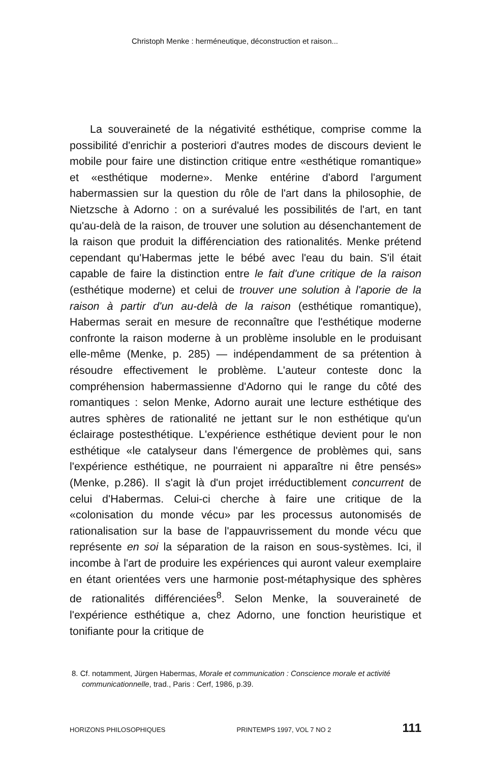Christoph Menke : herméneutique, déconstruction et raison...
La souveraineté de la négativité esthétique, comprise comme la possibilité d'enrichir a posteriori d'autres modes de discours devient le mobile pour faire une distinction critique entre «esthétique romantique» et «esthétique moderne». Menke entérine d'abord l'argument habermassien sur la question du rôle de l'art dans la philosophie, de Nietzsche à Adorno : on a surévalué les possibilités de l'art, en tant qu'au-delà de la raison, de trouver une solution au désenchantement de la raison que produit la différenciation des rationalités. Menke prétend cependant qu'Habermas jette le bébé avec l'eau du bain. S'il était capable de faire la distinction entre le fait d'une critique de la raison (esthétique moderne) et celui de trouver une solution à l'aporie de la raison à partir d'un au-delà de la raison (esthétique romantique), Habermas serait en mesure de reconnaître que l'esthétique moderne confronte la raison moderne à un problème insoluble en le produisant elle-même (Menke, p. 285) — indépendamment de sa prétention à résoudre effectivement le problème. L'auteur conteste donc la compréhension habermassienne d'Adorno qui le range du côté des romantiques : selon Menke, Adorno aurait une lecture esthétique des autres sphères de rationalité ne jettant sur le non esthétique qu'un éclairage postesthétique. L'expérience esthétique devient pour le non esthétique «le catalyseur dans l'émergence de problèmes qui, sans l'expérience esthétique, ne pourraient ni apparaître ni être pensés» (Menke, p.286). Il s'agit là d'un projet irréductiblement concurrent de celui d'Habermas. Celui-ci cherche à faire une critique de la «colonisation du monde vécu» par les processus autonomisés de rationalisation sur la base de l'appauvrissement du monde vécu que représente en soi la séparation de la raison en sous-systèmes. Ici, il incombe à l'art de produire les expériences qui auront valeur exemplaire en étant orientées vers une harmonie post-métaphysique des sphères de rationalités différenciées<sup>8</sup>. Selon Menke, la souveraineté de l'expérience esthétique a, chez Adorno, une fonction heuristique et tonifiante pour la critique de
8. Cf. notamment, Jürgen Habermas, Morale et communication : Conscience morale et activité communicationnelle, trad., Paris : Cerf, 1986, p.39.
HORIZONS PHILOSOPHIQUES PRINTEMPS 1997, VOL 7 NO 2 111